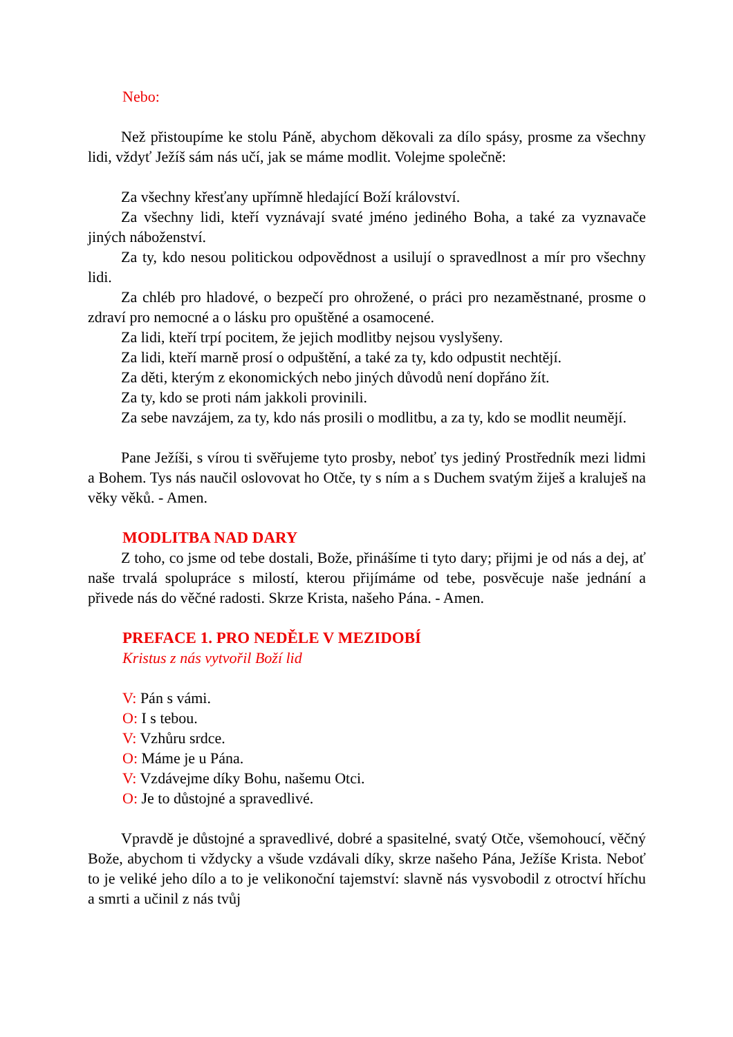Nebo:
Než přistoupíme ke stolu Páně, abychom děkovali za dílo spásy, prosme za všechny lidi, vždyť Ježíš sám nás učí, jak se máme modlit. Volejme společně:
Za všechny křesťany upřímně hledající Boží království.
Za všechny lidi, kteří vyznávají svaté jméno jediného Boha, a také za vyznavače jiných náboženství.
Za ty, kdo nesou politickou odpovědnost a usilují o spravedlnost a mír pro všechny lidi.
Za chléb pro hladové, o bezpečí pro ohrožené, o práci pro nezaměstnané, prosme o zdraví pro nemocné a o lásku pro opuštěné a osamocené.
Za lidi, kteří trpí pocitem, že jejich modlitby nejsou vyslyšeny.
Za lidi, kteří marně prosí o odpuštění, a také za ty, kdo odpustit nechtějí.
Za děti, kterým z ekonomických nebo jiných důvodů není dopřáno žít.
Za ty, kdo se proti nám jakkoli provinili.
Za sebe navzájem, za ty, kdo nás prosili o modlitbu, a za ty, kdo se modlit neumějí.
Pane Ježíši, s vírou ti svěřujeme tyto prosby, neboť tys jediný Prostředník mezi lidmi a Bohem. Tys nás naučil oslovovat ho Otče, ty s ním a s Duchem svatým žiješ a kraluješ na věky věků. - Amen.
MODLITBA NAD DARY
Z toho, co jsme od tebe dostali, Bože, přinášíme ti tyto dary; přijmi je od nás a dej, ať naše trvalá spolupráce s milostí, kterou přijímáme od tebe, posvěcuje naše jednání a přivede nás do věčné radosti. Skrze Krista, našeho Pána. - Amen.
PREFACE 1. PRO NEDĚLE V MEZIDOBÍ
Kristus z nás vytvořil Boží lid
V: Pán s vámi.
O: I s tebou.
V: Vzhůru srdce.
O: Máme je u Pána.
V: Vzdávejme díky Bohu, našemu Otci.
O: Je to důstojné a spravedlivé.
Vpravdě je důstojné a spravedlivé, dobré a spasitelné, svatý Otče, všemohoucí, věčný Bože, abychom ti vždycky a všude vzdávali díky, skrze našeho Pána, Ježíše Krista. Neboť to je veliké jeho dílo a to je velikonoční tajemství: slavně nás vysvobodil z otroctví hříchu a smrti a učinil z nás tvůj